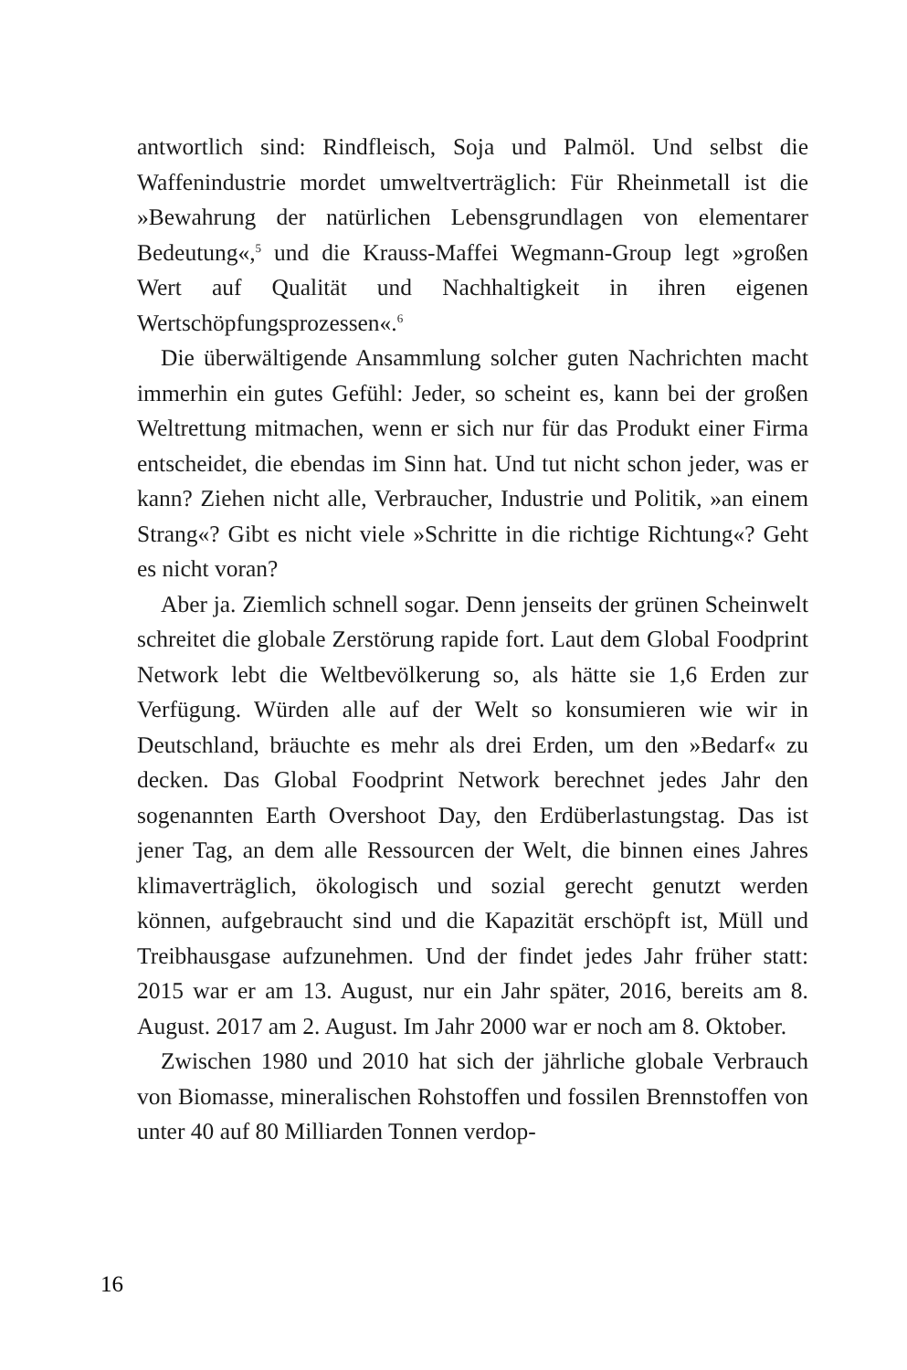antwortlich sind: Rindfleisch, Soja und Palmöl. Und selbst die Waffenindustrie mordet umweltverträglich: Für Rheinmetall ist die »Bewahrung der natürlichen Lebensgrundlagen von elementarer Bedeutung«,<sup>5</sup> und die Krauss-Maffei Wegmann-Group legt »großen Wert auf Qualität und Nachhaltigkeit in ihren eigenen Wertschöpfungsprozessen«.<sup>6</sup>
Die überwältigende Ansammlung solcher guten Nachrichten macht immerhin ein gutes Gefühl: Jeder, so scheint es, kann bei der großen Weltrettung mitmachen, wenn er sich nur für das Produkt einer Firma entscheidet, die ebendas im Sinn hat. Und tut nicht schon jeder, was er kann? Ziehen nicht alle, Verbraucher, Industrie und Politik, »an einem Strang«? Gibt es nicht viele »Schritte in die richtige Richtung«? Geht es nicht voran?
Aber ja. Ziemlich schnell sogar. Denn jenseits der grünen Scheinwelt schreitet die globale Zerstörung rapide fort. Laut dem Global Foodprint Network lebt die Weltbevölkerung so, als hätte sie 1,6 Erden zur Verfügung. Würden alle auf der Welt so konsumieren wie wir in Deutschland, bräuchte es mehr als drei Erden, um den »Bedarf« zu decken. Das Global Foodprint Network berechnet jedes Jahr den sogenannten Earth Overshoot Day, den Erdüberlastungstag. Das ist jener Tag, an dem alle Ressourcen der Welt, die binnen eines Jahres klimaverträglich, ökologisch und sozial gerecht genutzt werden können, aufgebraucht sind und die Kapazität erschöpft ist, Müll und Treibhausgase aufzunehmen. Und der findet jedes Jahr früher statt: 2015 war er am 13. August, nur ein Jahr später, 2016, bereits am 8. August. 2017 am 2. August. Im Jahr 2000 war er noch am 8. Oktober.
Zwischen 1980 und 2010 hat sich der jährliche globale Verbrauch von Biomasse, mineralischen Rohstoffen und fossilen Brennstoffen von unter 40 auf 80 Milliarden Tonnen verdop-
16